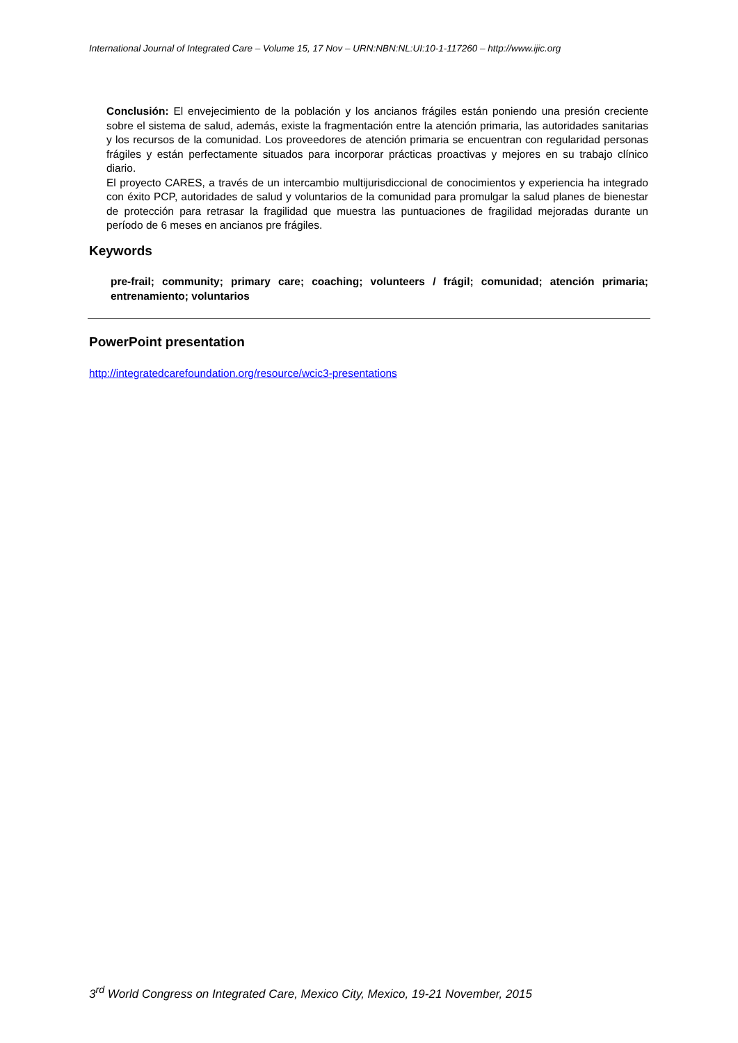International Journal of Integrated Care – Volume 15, 17 Nov – URN:NBN:NL:UI:10-1-117260 – http://www.ijic.org
Conclusión: El envejecimiento de la población y los ancianos frágiles están poniendo una presión creciente sobre el sistema de salud, además, existe la fragmentación entre la atención primaria, las autoridades sanitarias y los recursos de la comunidad. Los proveedores de atención primaria se encuentran con regularidad personas frágiles y están perfectamente situados para incorporar prácticas proactivas y mejores en su trabajo clínico diario.
El proyecto CARES, a través de un intercambio multijurisdiccional de conocimientos y experiencia ha integrado con éxito PCP, autoridades de salud y voluntarios de la comunidad para promulgar la salud planes de bienestar de protección para retrasar la fragilidad que muestra las puntuaciones de fragilidad mejoradas durante un período de 6 meses en ancianos pre frágiles.
Keywords
pre-frail; community; primary care; coaching; volunteers / frágil; comunidad; atención primaria; entrenamiento; voluntarios
PowerPoint presentation
http://integratedcarefoundation.org/resource/wcic3-presentations
3<sup>rd</sup> World Congress on Integrated Care, Mexico City, Mexico, 19-21 November, 2015